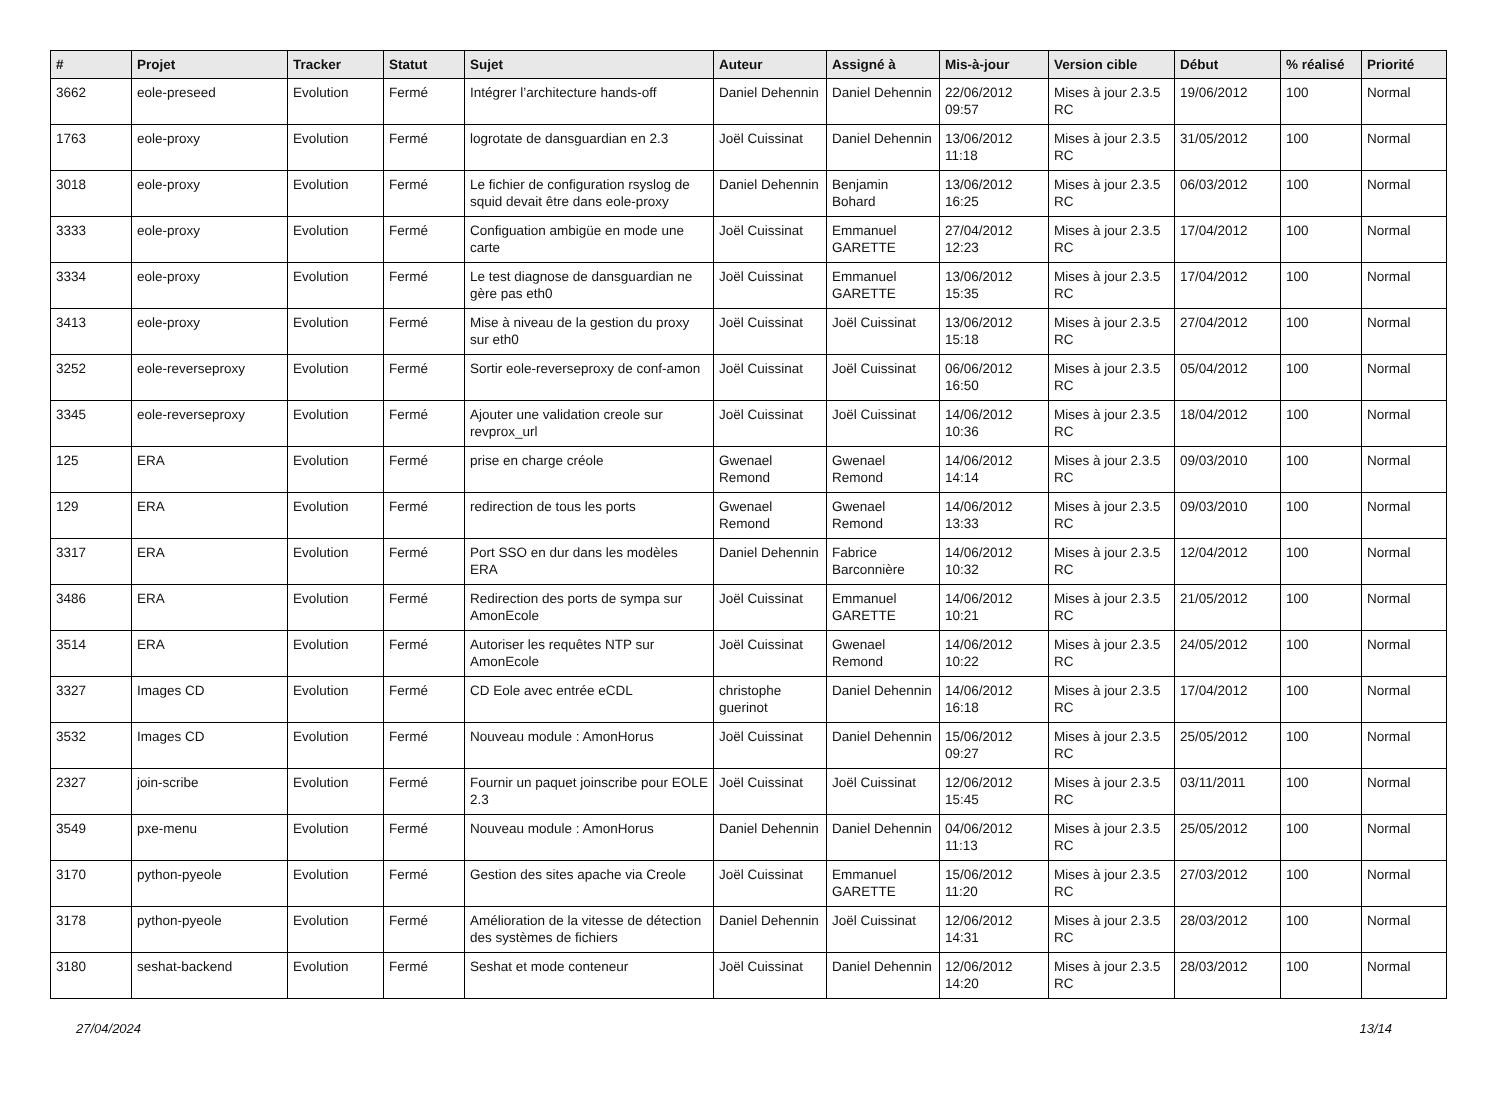| # | Projet | Tracker | Statut | Sujet | Auteur | Assigné à | Mis-à-jour | Version cible | Début | % réalisé | Priorité |
| --- | --- | --- | --- | --- | --- | --- | --- | --- | --- | --- | --- |
| 3662 | eole-preseed | Evolution | Fermé | Intégrer l’architecture hands-off | Daniel Dehennin | Daniel Dehennin | 22/06/2012 09:57 | Mises à jour 2.3.5 RC | 19/06/2012 | 100 | Normal |
| 1763 | eole-proxy | Evolution | Fermé | logrotate de dansguardian en 2.3 | Joël Cuissinat | Daniel Dehennin | 13/06/2012 11:18 | Mises à jour 2.3.5 RC | 31/05/2012 | 100 | Normal |
| 3018 | eole-proxy | Evolution | Fermé | Le fichier de configuration rsyslog de squid devait être dans eole-proxy | Daniel Dehennin | Benjamin Bohard | 13/06/2012 16:25 | Mises à jour 2.3.5 RC | 06/03/2012 | 100 | Normal |
| 3333 | eole-proxy | Evolution | Fermé | Configuation ambigüe en mode une carte | Joël Cuissinat | Emmanuel GARETTE | 27/04/2012 12:23 | Mises à jour 2.3.5 RC | 17/04/2012 | 100 | Normal |
| 3334 | eole-proxy | Evolution | Fermé | Le test diagnose de dansguardian ne gère pas eth0 | Joël Cuissinat | Emmanuel GARETTE | 13/06/2012 15:35 | Mises à jour 2.3.5 RC | 17/04/2012 | 100 | Normal |
| 3413 | eole-proxy | Evolution | Fermé | Mise à niveau de la gestion du proxy sur eth0 | Joël Cuissinat | Joël Cuissinat | 13/06/2012 15:18 | Mises à jour 2.3.5 RC | 27/04/2012 | 100 | Normal |
| 3252 | eole-reverseproxy | Evolution | Fermé | Sortir eole-reverseproxy de conf-amon | Joël Cuissinat | Joël Cuissinat | 06/06/2012 16:50 | Mises à jour 2.3.5 RC | 05/04/2012 | 100 | Normal |
| 3345 | eole-reverseproxy | Evolution | Fermé | Ajouter une validation creole sur revprox_url | Joël Cuissinat | Joël Cuissinat | 14/06/2012 10:36 | Mises à jour 2.3.5 RC | 18/04/2012 | 100 | Normal |
| 125 | ERA | Evolution | Fermé | prise en charge créole | Gwenael Remond | Gwenael Remond | 14/06/2012 14:14 | Mises à jour 2.3.5 RC | 09/03/2010 | 100 | Normal |
| 129 | ERA | Evolution | Fermé | redirection de tous les ports | Gwenael Remond | Gwenael Remond | 14/06/2012 13:33 | Mises à jour 2.3.5 RC | 09/03/2010 | 100 | Normal |
| 3317 | ERA | Evolution | Fermé | Port SSO en dur dans les modèles ERA | Daniel Dehennin | Fabrice Barconnière | 14/06/2012 10:32 | Mises à jour 2.3.5 RC | 12/04/2012 | 100 | Normal |
| 3486 | ERA | Evolution | Fermé | Redirection des ports de sympa sur AmonEcole | Joël Cuissinat | Emmanuel GARETTE | 14/06/2012 10:21 | Mises à jour 2.3.5 RC | 21/05/2012 | 100 | Normal |
| 3514 | ERA | Evolution | Fermé | Autoriser les requêtes NTP sur AmonEcole | Joël Cuissinat | Gwenael Remond | 14/06/2012 10:22 | Mises à jour 2.3.5 RC | 24/05/2012 | 100 | Normal |
| 3327 | Images CD | Evolution | Fermé | CD Eole avec entrée eCDL | christophe guerinot | Daniel Dehennin | 14/06/2012 16:18 | Mises à jour 2.3.5 RC | 17/04/2012 | 100 | Normal |
| 3532 | Images CD | Evolution | Fermé | Nouveau module : AmonHorus | Joël Cuissinat | Daniel Dehennin | 15/06/2012 09:27 | Mises à jour 2.3.5 RC | 25/05/2012 | 100 | Normal |
| 2327 | join-scribe | Evolution | Fermé | Fournir un paquet joinscribe pour EOLE 2.3 | Joël Cuissinat | Joël Cuissinat | 12/06/2012 15:45 | Mises à jour 2.3.5 RC | 03/11/2011 | 100 | Normal |
| 3549 | pxe-menu | Evolution | Fermé | Nouveau module : AmonHorus | Daniel Dehennin | Daniel Dehennin | 04/06/2012 11:13 | Mises à jour 2.3.5 RC | 25/05/2012 | 100 | Normal |
| 3170 | python-pyeole | Evolution | Fermé | Gestion des sites apache via Creole | Joël Cuissinat | Emmanuel GARETTE | 15/06/2012 11:20 | Mises à jour 2.3.5 RC | 27/03/2012 | 100 | Normal |
| 3178 | python-pyeole | Evolution | Fermé | Amélioration de la vitesse de détection des systèmes de fichiers | Daniel Dehennin | Joël Cuissinat | 12/06/2012 14:31 | Mises à jour 2.3.5 RC | 28/03/2012 | 100 | Normal |
| 3180 | seshat-backend | Evolution | Fermé | Seshat et mode conteneur | Joël Cuissinat | Daniel Dehennin | 12/06/2012 14:20 | Mises à jour 2.3.5 RC | 28/03/2012 | 100 | Normal |
27/04/2024 13/14